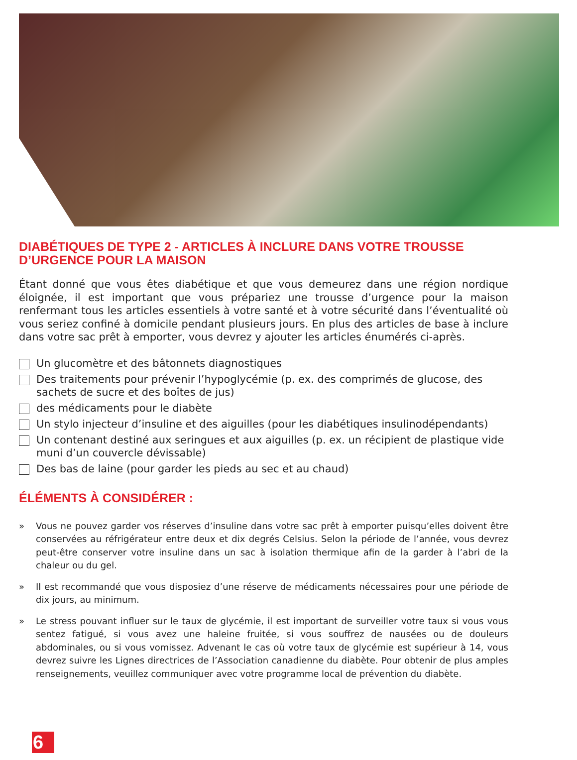DIABÉTIQUES DE TYPE 2 - ARTICLES À INCLURE DANS VOTRE TROUSSE D’URGENCE POUR LA MAISON
Étant donné que vous êtes diabétique et que vous demeurez dans une région nordique éloignée, il est important que vous prépariez une trousse d’urgence pour la maison renfermant tous les articles essentiels à votre santé et à votre sécurité dans l’éventualité où vous seriez confiné à domicile pendant plusieurs jours. En plus des articles de base à inclure dans votre sac prêt à emporter, vous devrez y ajouter les articles énumérés ci-après.
Un glucomètre et des bâtonnets diagnostiques
Des traitements pour prévenir l’hypoglycémie (p. ex. des comprimés de glucose, des sachets de sucre et des boîtes de jus)
des médicaments pour le diabète
Un stylo injecteur d’insuline et des aiguilles (pour les diabétiques insulinodépendants)
Un contenant destiné aux seringues et aux aiguilles (p. ex. un récipient de plastique vide muni d’un couvercle dévissable)
Des bas de laine (pour garder les pieds au sec et au chaud)
ÉLÉMENTS À CONSIDÉRER :
» Vous ne pouvez garder vos réserves d’insuline dans votre sac prêt à emporter puisqu’elles doivent être conservées au réfrigérateur entre deux et dix degrés Celsius. Selon la période de l’année, vous devrez peut-être conserver votre insuline dans un sac à isolation thermique afin de la garder à l’abri de la chaleur ou du gel.
» Il est recommandé que vous disposiez d’une réserve de médicaments nécessaires pour une période de dix jours, au minimum.
» Le stress pouvant influer sur le taux de glycémie, il est important de surveiller votre taux si vous vous sentez fatigué, si vous avez une haleine fruitée, si vous souffrez de nausées ou de douleurs abdominales, ou si vous vomissez. Advenant le cas où votre taux de glycémie est supérieur à 14, vous devrez suivre les Lignes directrices de l’Association canadienne du diabète. Pour obtenir de plus amples renseignements, veuillez communiquer avec votre programme local de prévention du diabète.
6